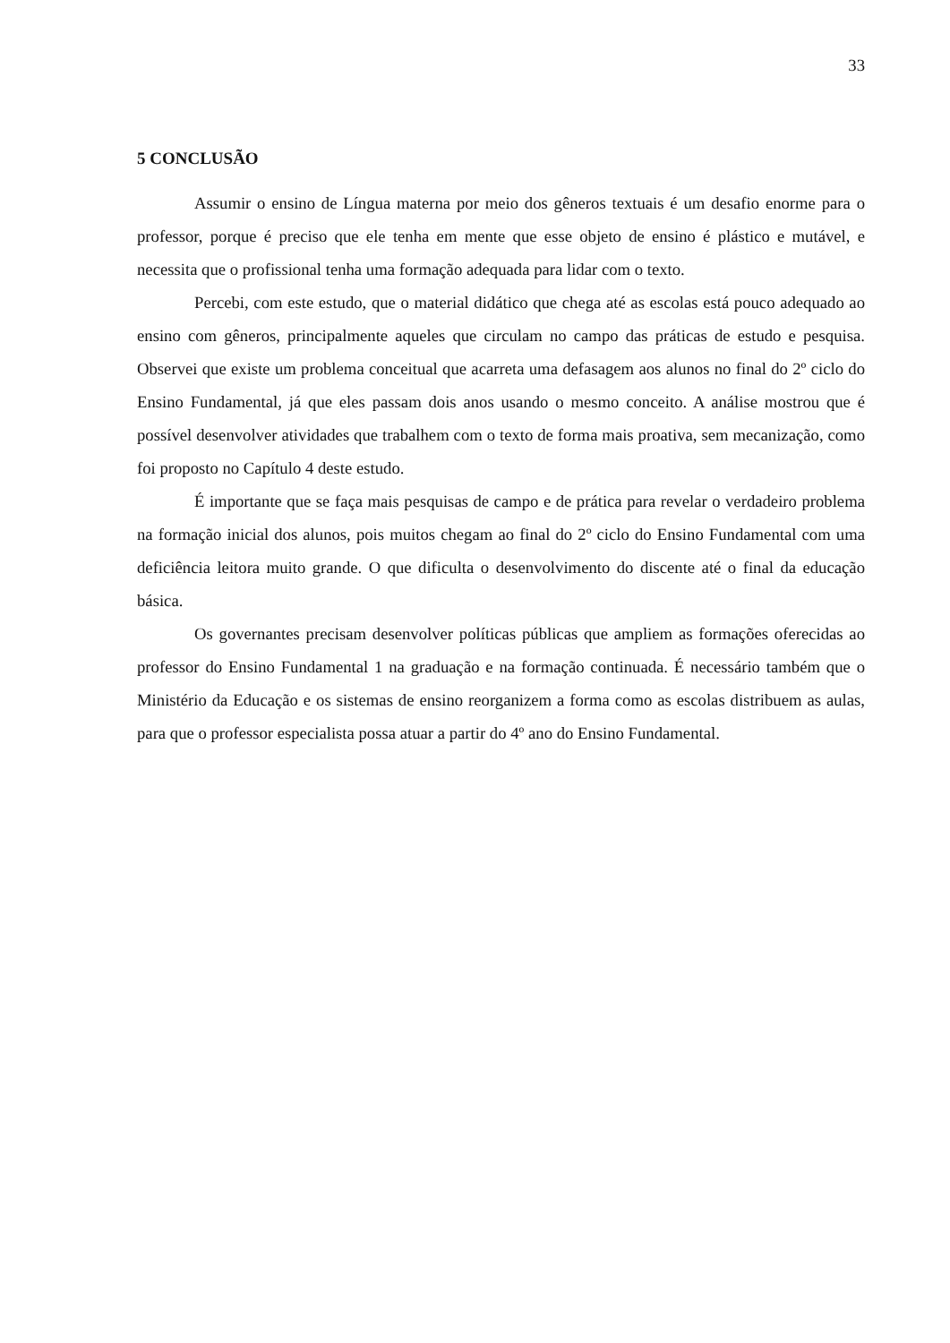33
5 CONCLUSÃO
Assumir o ensino de Língua materna por meio dos gêneros textuais é um desafio enorme para o professor, porque é preciso que ele tenha em mente que esse objeto de ensino é plástico e mutável, e necessita que o profissional tenha uma formação adequada para lidar com o texto.
Percebi, com este estudo, que o material didático que chega até as escolas está pouco adequado ao ensino com gêneros, principalmente aqueles que circulam no campo das práticas de estudo e pesquisa. Observei que existe um problema conceitual que acarreta uma defasagem aos alunos no final do 2º ciclo do Ensino Fundamental, já que eles passam dois anos usando o mesmo conceito. A análise mostrou que é possível desenvolver atividades que trabalhem com o texto de forma mais proativa, sem mecanização, como foi proposto no Capítulo 4 deste estudo.
É importante que se faça mais pesquisas de campo e de prática para revelar o verdadeiro problema na formação inicial dos alunos, pois muitos chegam ao final do 2º ciclo do Ensino Fundamental com uma deficiência leitora muito grande. O que dificulta o desenvolvimento do discente até o final da educação básica.
Os governantes precisam desenvolver políticas públicas que ampliem as formações oferecidas ao professor do Ensino Fundamental 1 na graduação e na formação continuada. É necessário também que o Ministério da Educação e os sistemas de ensino reorganizem a forma como as escolas distribuem as aulas, para que o professor especialista possa atuar a partir do 4º ano do Ensino Fundamental.